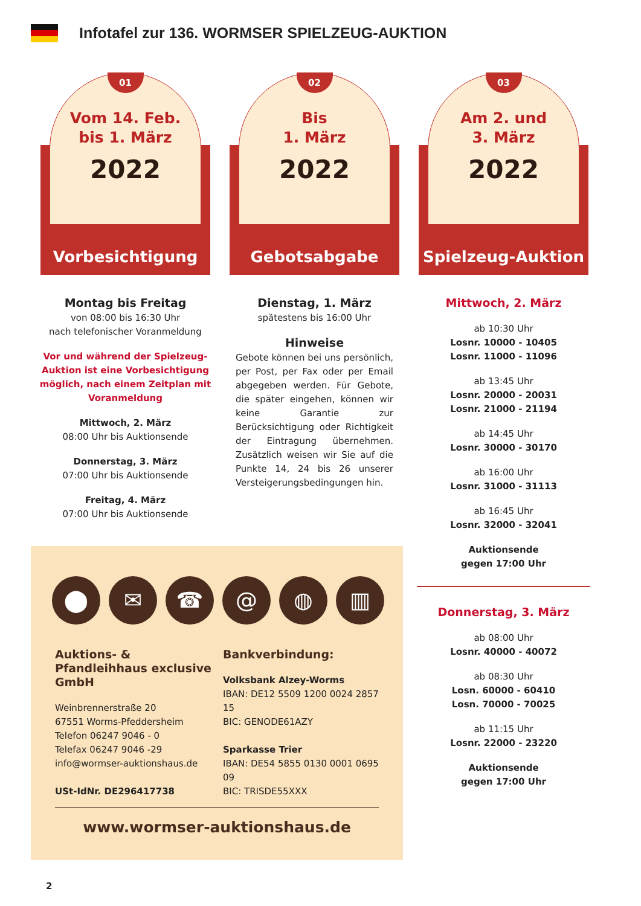Infotafel zur 136. WORMSER SPIELZEUG-AUKTION
01
Vom 14. Feb.
bis 1. März
2022
Vorbesichtigung
Montag bis Freitag
von 08:00 bis 16:30 Uhr
nach telefonischer Voranmeldung
Vor und während der Spielzeug-Auktion ist eine Vorbesichtigung möglich, nach einem Zeitplan mit Voranmeldung
Mittwoch, 2. März
08:00 Uhr bis Auktionsende
Donnerstag, 3. März
07:00 Uhr bis Auktionsende
Freitag, 4. März
07:00 Uhr bis Auktionsende
02
Bis
1. März
2022
Gebotsabgabe
Dienstag, 1. März
spätestens bis 16:00 Uhr
Hinweise
Gebote können bei uns persönlich, per Post, per Fax oder per Email abgegeben werden. Für Gebote, die später eingehen, können wir keine Garantie zur Berücksichtigung oder Richtigkeit der Eintragung übernehmen. Zusätzlich weisen wir Sie auf die Punkte 14, 24 bis 26 unserer Versteigerungsbedingungen hin.
03
Am 2. und
3. März
2022
Spielzeug-Auktion
Mittwoch, 2. März
ab 10:30 Uhr
Losnr. 10000 - 10405
Losnr. 11000 - 11096
ab 13:45 Uhr
Losnr. 20000 - 20031
Losnr. 21000 - 21194
ab 14:45 Uhr
Losnr. 30000 - 30170
ab 16:00 Uhr
Losnr. 31000 - 31113
ab 16:45 Uhr
Losnr. 32000 - 32041
Auktionsende
gegen 17:00 Uhr
Donnerstag, 3. März
ab 08:00 Uhr
Losnr. 40000 - 40072
ab 08:30 Uhr
Losn. 60000 - 60410
Losn. 70000 - 70025
ab 11:15 Uhr
Losnr. 22000 - 23220
Auktionsende
gegen 17:00 Uhr
⬤ ✉ ☎ @ ◍ ▥
Auktions- & Pfandleihhaus exclusive GmbH
Weinbrennerstraße 20
67551 Worms-Pfeddersheim
Telefon 06247 9046 - 0
Telefax 06247 9046 -29
info@wormser-auktionshaus.de
USt-IdNr. DE296417738
Bankverbindung:
Volksbank Alzey-Worms
IBAN: DE12 5509 1200 0024 2857 15
BIC: GENODE61AZY
Sparkasse Trier
IBAN: DE54 5855 0130 0001 0695 09
BIC: TRISDE55XXX
www.wormser-auktionshaus.de
2